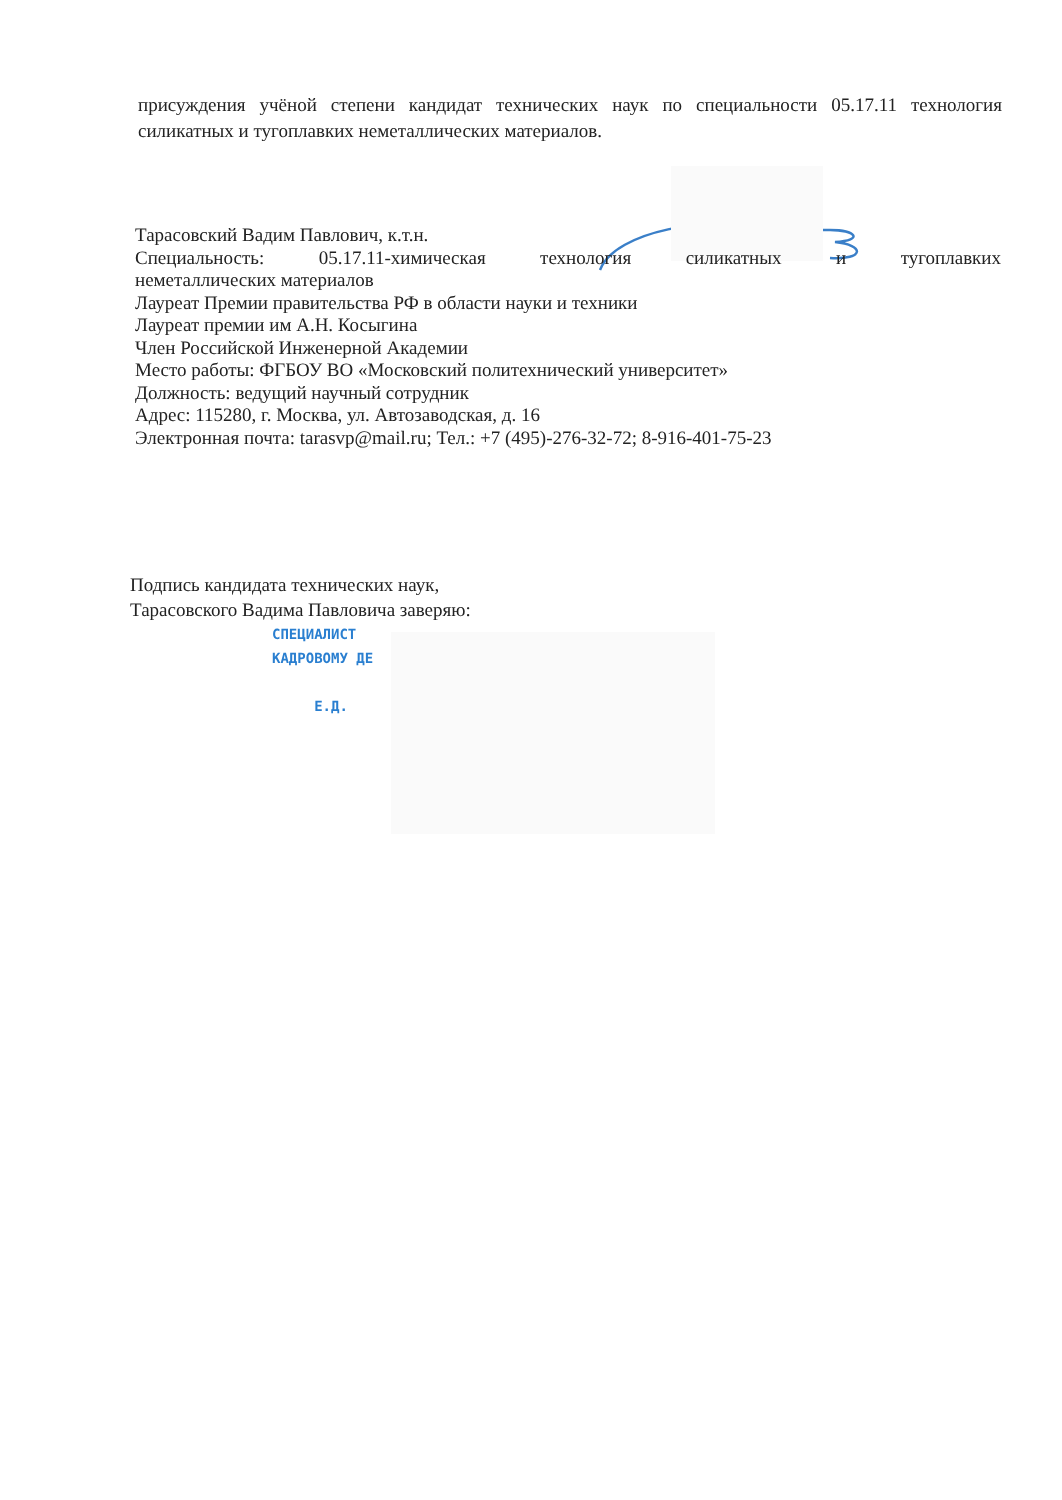присуждения учёной степени кандидат технических наук по специальности 05.17.11 технология силикатных и тугоплавких неметаллических материалов.
Тарасовский Вадим Павлович, к.т.н.
Специальность: 05.17.11-химическая технология силикатных и тугоплавких
неметаллических материалов
Лауреат Премии правительства РФ в области науки и техники
Лауреат премии им А.Н. Косыгина
Член Российской Инженерной Академии
Место работы: ФГБОУ ВО «Московский политехнический университет»
Должность: ведущий научный сотрудник
Адрес: 115280, г. Москва, ул. Автозаводская, д. 16
Электронная почта: tarasvp@mail.ru; Тел.: +7 (495)-276-32-72; 8-916-401-75-23
Подпись кандидата технических наук,
Тарасовского Вадима Павловича заверяю:
СПЕЦИАЛИСТ
КАДРОВОМУ ДЕ
Е.Д.